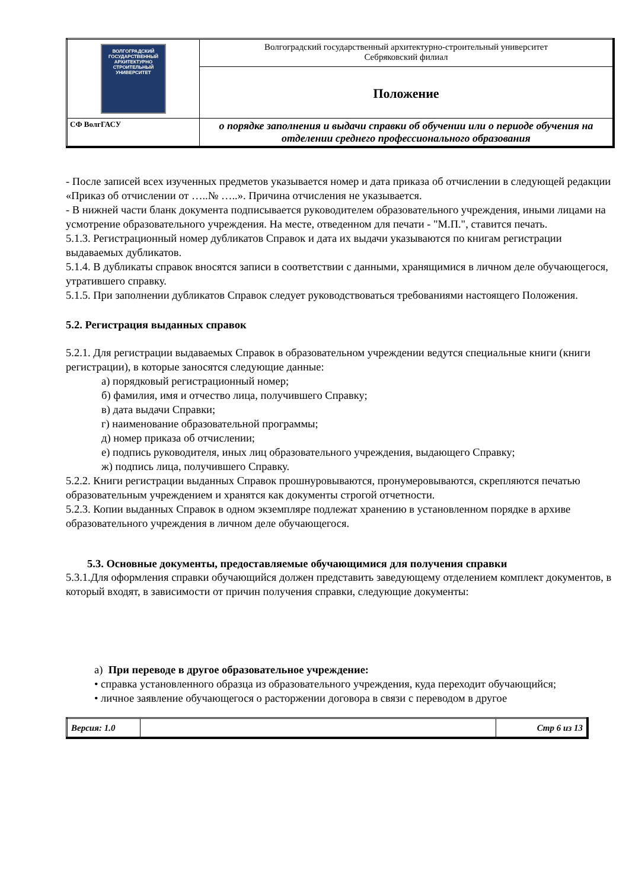| ВОЛГОГРАДСКИЙ ГОСУДАРСТВЕННЫЙ АРХИТЕКТУРНО СТРОИТЕЛЬНЫЙ УНИВЕРСИТЕТ | Волгоградский государственный архитектурно-строительный университет Себряковский филиал |
| | Положение |
| СФ ВолгГАСУ | о порядке заполнения и выдачи справки об обучении или о периоде обучения на отделении среднего профессионального образования |
- После записей всех изученных предметов указывается номер и дата приказа об отчислении в следующей редакции «Приказ об отчислении от …..№ …..». Причина отчисления не указывается.
- В нижней части бланк документа подписывается руководителем образовательного учреждения, иными лицами на усмотрение образовательного учреждения. На месте, отведенном для печати - "М.П.", ставится печать.
5.1.3. Регистрационный номер дубликатов Справок и дата их выдачи указываются по книгам регистрации выдаваемых дубликатов.
5.1.4. В дубликаты справок вносятся записи в соответствии с данными, хранящимися в личном деле обучающегося, утратившего справку.
5.1.5. При заполнении дубликатов Справок следует руководствоваться требованиями настоящего Положения.
5.2. Регистрация выданных справок
5.2.1. Для регистрации выдаваемых Справок в образовательном учреждении ведутся специальные книги (книги регистрации), в которые заносятся следующие данные:
а) порядковый регистрационный номер;
б) фамилия, имя и отчество лица, получившего Справку;
в) дата выдачи Справки;
г) наименование образовательной программы;
д) номер приказа об отчислении;
е) подпись руководителя, иных лиц образовательного учреждения, выдающего Справку;
ж) подпись лица, получившего Справку.
5.2.2. Книги регистрации выданных Справок прошнуровываются, пронумеровываются, скрепляются печатью образовательным учреждением и хранятся как документы строгой отчетности.
5.2.3. Копии выданных Справок в одном экземпляре подлежат хранению в установленном порядке в архиве образовательного учреждения в личном деле обучающегося.
5.3. Основные документы, предоставляемые обучающимися для получения справки
5.3.1.Для оформления справки обучающийся должен представить заведующему отделением комплект документов, в который входят, в зависимости от причин получения справки, следующие документы:
а) При переводе в другое образовательное учреждение:
• справка установленного образца из образовательного учреждения, куда переходит обучающийся;
• личное заявление обучающегося о расторжении договора в связи с переводом в другое
| Версия: 1.0 | | Стр 6 из 13 |